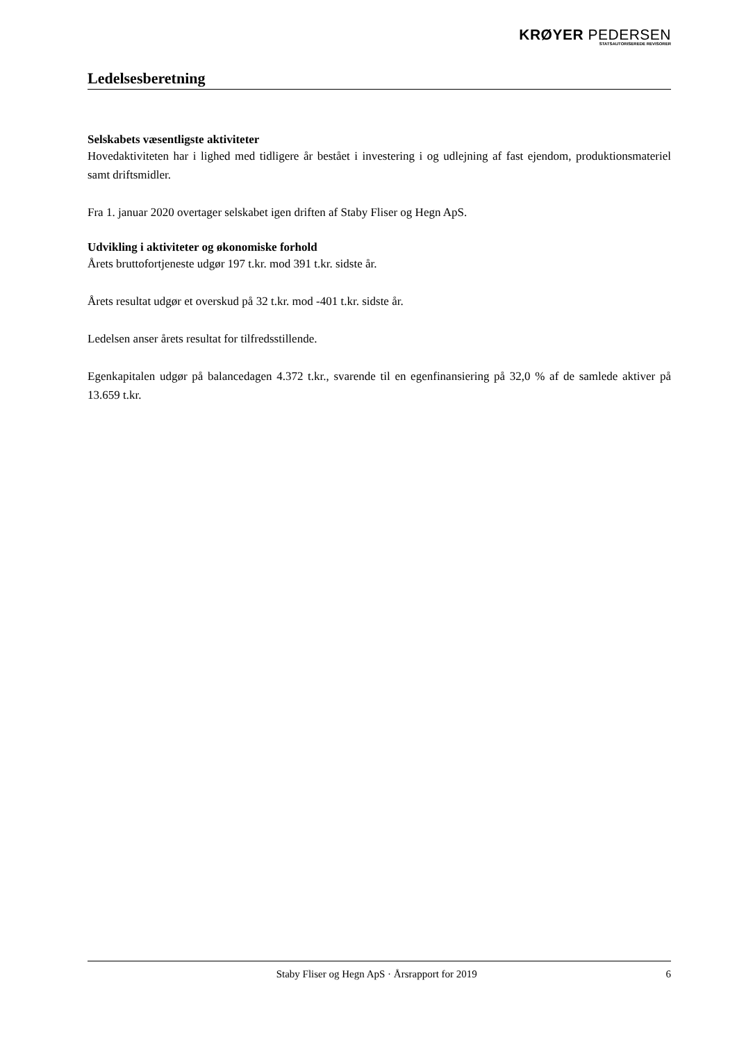KRØYER PEDERSEN
STATSAUTORISEREDE REVISORER
Ledelsesberetning
Selskabets væsentligste aktiviteter
Hovedaktiviteten har i lighed med tidligere år bestået i investering i og udlejning af fast ejendom, produktionsmateriel samt driftsmidler.
Fra 1. januar 2020 overtager selskabet igen driften af Staby Fliser og Hegn ApS.
Udvikling i aktiviteter og økonomiske forhold
Årets bruttofortjeneste udgør 197 t.kr. mod 391 t.kr. sidste år.
Årets resultat udgør et overskud på 32 t.kr. mod -401 t.kr. sidste år.
Ledelsen anser årets resultat for tilfredsstillende.
Egenkapitalen udgør på balancedagen 4.372 t.kr., svarende til en egenfinansiering på 32,0 % af de samlede aktiver på 13.659 t.kr.
Staby Fliser og Hegn ApS · Årsrapport for 2019 6